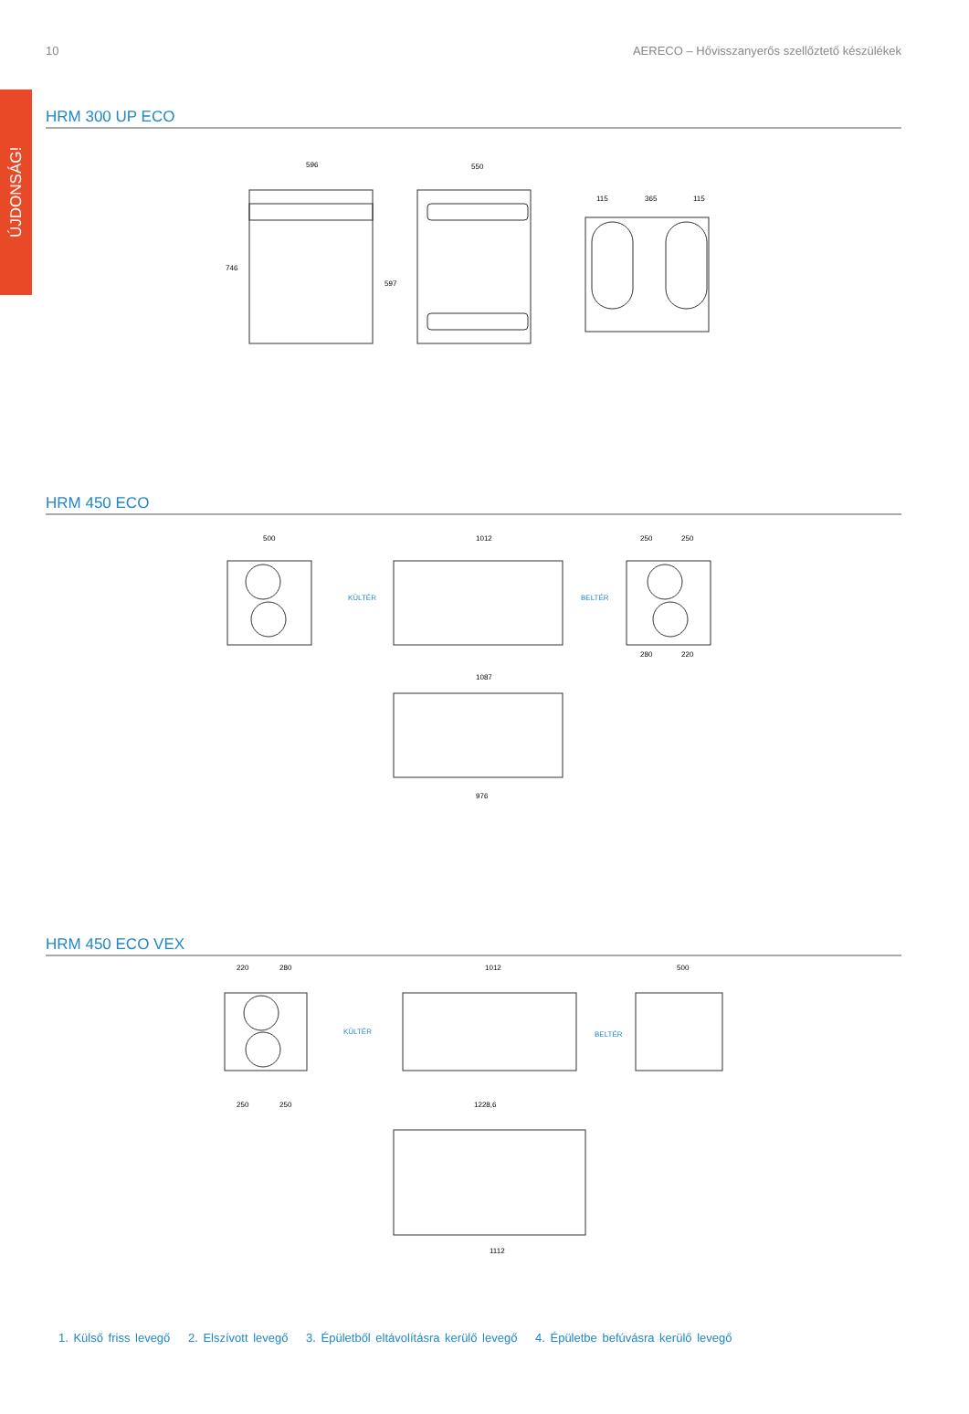ÚJDONSÁG!
10 AERECO – Hővisszanyerős szellőztető készülékek
HRM 300 UP ECO
596
550
115
365
115
746
597
HRM 450 ECO
500
1012
KÜLTÉR
BELTÉR
250
250
1087
976
280
220
HRM 450 ECO VEX
220
280
1012
KÜLTÉR
BELTÉR
500
1228,6
1112
250
250
1. Külső friss levegő 2. Elszívott levegő 3. Épületből eltávolításra kerülő levegő 4. Épületbe befúvásra kerülő levegő